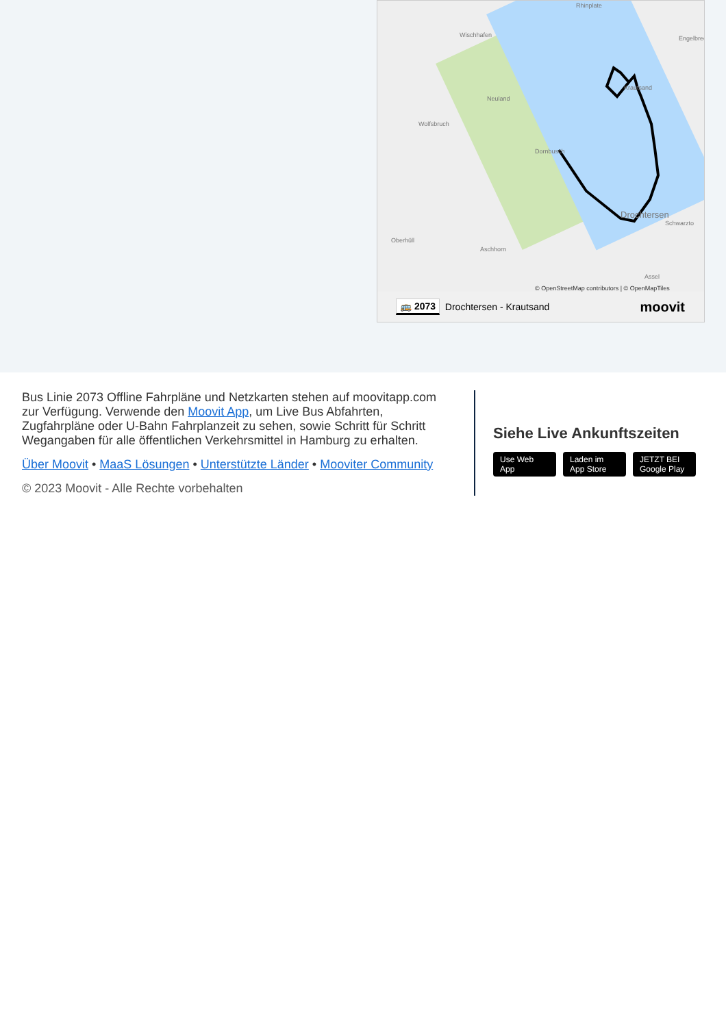Rhinplate
Wischhafen
Neuland
Wolfsbruch
Dornbusch
Krautsand
Engelbrec
Drochtersen
Schwarztо
Oberhüll
Aschhorn
Assel
© OpenStreetMap contributors | © OpenMapTiles
🚌 2073 Drochtersen - Krautsand moovit
Bus Linie 2073 Offline Fahrpläne und Netzkarten stehen auf moovitapp.com zur Verfügung. Verwende den Moovit App, um Live Bus Abfahrten, Zugfahrpläne oder U-Bahn Fahrplanzeit zu sehen, sowie Schritt für Schritt Wegangaben für alle öffentlichen Verkehrsmittel in Hamburg zu erhalten.
Über Moovit • MaaS Lösungen • Unterstützte Länder • Mooviter Community
© 2023 Moovit - Alle Rechte vorbehalten
Siehe Live Ankunftszeiten
Use Web App Laden im App Store JETZT BEI Google Play